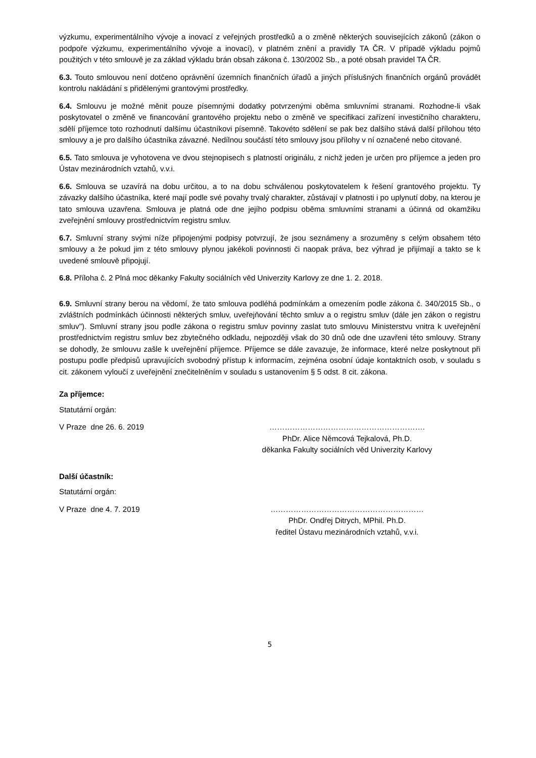výzkumu, experimentálního vývoje a inovací z veřejných prostředků a o změně některých souvisejících zákonů (zákon o podpoře výzkumu, experimentálního vývoje a inovací), v platném znění a pravidly TA ČR. V případě výkladu pojmů použitých v této smlouvě je za základ výkladu brán obsah zákona č. 130/2002 Sb., a poté obsah pravidel TA ČR.
6.3. Touto smlouvou není dotčeno oprávnění územních finančních úřadů a jiných příslušných finančních orgánů provádět kontrolu nakládání s přidělenými grantovými prostředky.
6.4. Smlouvu je možné měnit pouze písemnými dodatky potvrzenými oběma smluvními stranami. Rozhodne-li však poskytovatel o změně ve financování grantového projektu nebo o změně ve specifikaci zařízení investičního charakteru, sdělí příjemce toto rozhodnutí dalšímu účastníkovi písemně. Takovéto sdělení se pak bez dalšího stává další přílohou této smlouvy a je pro dalšího účastníka závazné. Nedílnou součástí této smlouvy jsou přílohy v ní označené nebo citované.
6.5. Tato smlouva je vyhotovena ve dvou stejnopisech s platností originálu, z nichž jeden je určen pro příjemce a jeden pro Ústav mezinárodních vztahů, v.v.i.
6.6. Smlouva se uzavírá na dobu určitou, a to na dobu schválenou poskytovatelem k řešení grantového projektu. Ty závazky dalšího účastníka, které mají podle své povahy trvalý charakter, zůstávají v platnosti i po uplynutí doby, na kterou je tato smlouva uzavřena. Smlouva je platná ode dne jejího podpisu oběma smluvními stranami a účinná od okamžiku zveřejnění smlouvy prostřednictvím registru smluv.
6.7. Smluvní strany svými níže připojenými podpisy potvrzují, že jsou seznámeny a srozuměny s celým obsahem této smlouvy a že pokud jim z této smlouvy plynou jakékoli povinnosti či naopak práva, bez výhrad je přijímají a takto se k uvedené smlouvě připojují.
6.8. Příloha č. 2 Plná moc děkanky Fakulty sociálních věd Univerzity Karlovy ze dne 1. 2. 2018.
6.9. Smluvní strany berou na vědomí, že tato smlouva podléhá podmínkám a omezením podle zákona č. 340/2015 Sb., o zvláštních podmínkách účinnosti některých smluv, uveřejňování těchto smluv a o registru smluv (dále jen zákon o registru smluv"). Smluvní strany jsou podle zákona o registru smluv povinny zaslat tuto smlouvu Ministerstvu vnitra k uveřejnění prostřednictvím registru smluv bez zbytečného odkladu, nejpozději však do 30 dnů ode dne uzavřeni této smlouvy. Strany se dohodly, že smlouvu zašle k uveřejnění příjemce. Příjemce se dále zavazuje, že informace, které nelze poskytnout při postupu podle předpisů upravujících svobodný přístup k informacím, zejména osobní údaje kontaktních osob, v souladu s cit. zákonem vyloučí z uveřejnění znečitelněním v souladu s ustanovením § 5 odst. 8 cit. zákona.
Za příjemce:
Statutární orgán:
V Praze dne 26. 6. 2019 …………………………………………………….
PhDr. Alice Němcová Tejkalová, Ph.D.
děkanka Fakulty sociálních věd Univerzity Karlovy
Další účastník:
Statutární orgán:
V Praze dne 4. 7. 2019 ……………………………………………………
PhDr. Ondřej Ditrych, MPhil. Ph.D.
ředitel Ústavu mezinárodních vztahů, v.v.i.
5